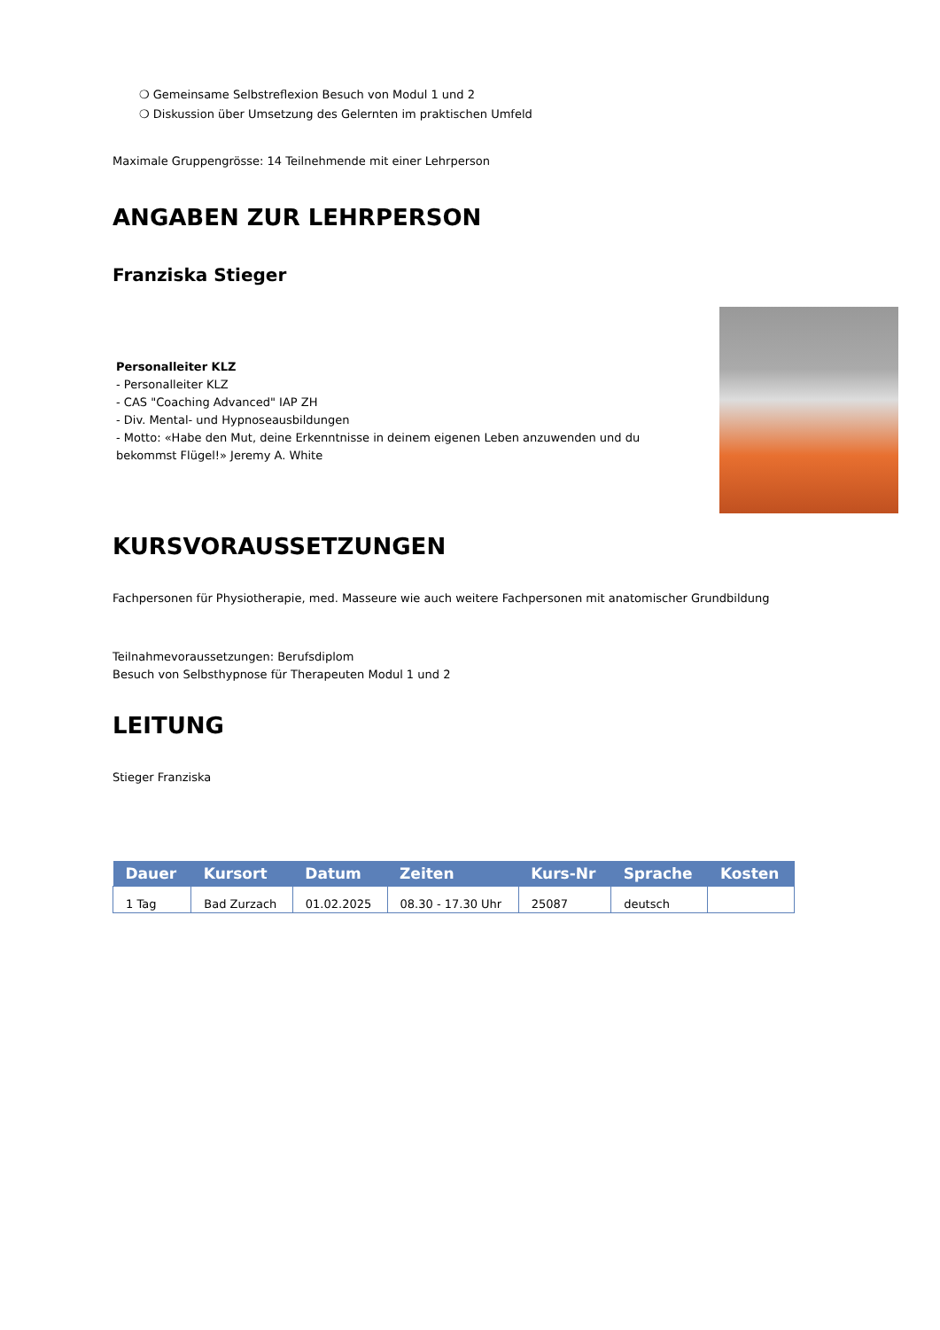❍ Gemeinsame Selbstreflexion Besuch von Modul 1 und 2
❍ Diskussion über Umsetzung des Gelernten im praktischen Umfeld
Maximale Gruppengrösse: 14 Teilnehmende mit einer Lehrperson
ANGABEN ZUR LEHRPERSON
Franziska Stieger
Personalleiter KLZ
- Personalleiter KLZ
- CAS "Coaching Advanced" IAP ZH
- Div. Mental- und Hypnoseausbildungen
- Motto: «Habe den Mut, deine Erkenntnisse in deinem eigenen Leben anzuwenden und du
bekommst Flügel!» Jeremy A. White
KURSVORAUSSETZUNGEN
Fachpersonen für Physiotherapie, med. Masseure wie auch weitere Fachpersonen mit anatomischer Grundbildung
Teilnahmevoraussetzungen: Berufsdiplom
Besuch von Selbsthypnose für Therapeuten Modul 1 und 2
LEITUNG
Stieger Franziska
| Dauer | Kursort | Datum | Zeiten | Kurs-Nr | Sprache | Kosten |
| --- | --- | --- | --- | --- | --- | --- |
| 1 Tag | Bad Zurzach | 01.02.2025 | 08.30 - 17.30 Uhr | 25087 | deutsch | |